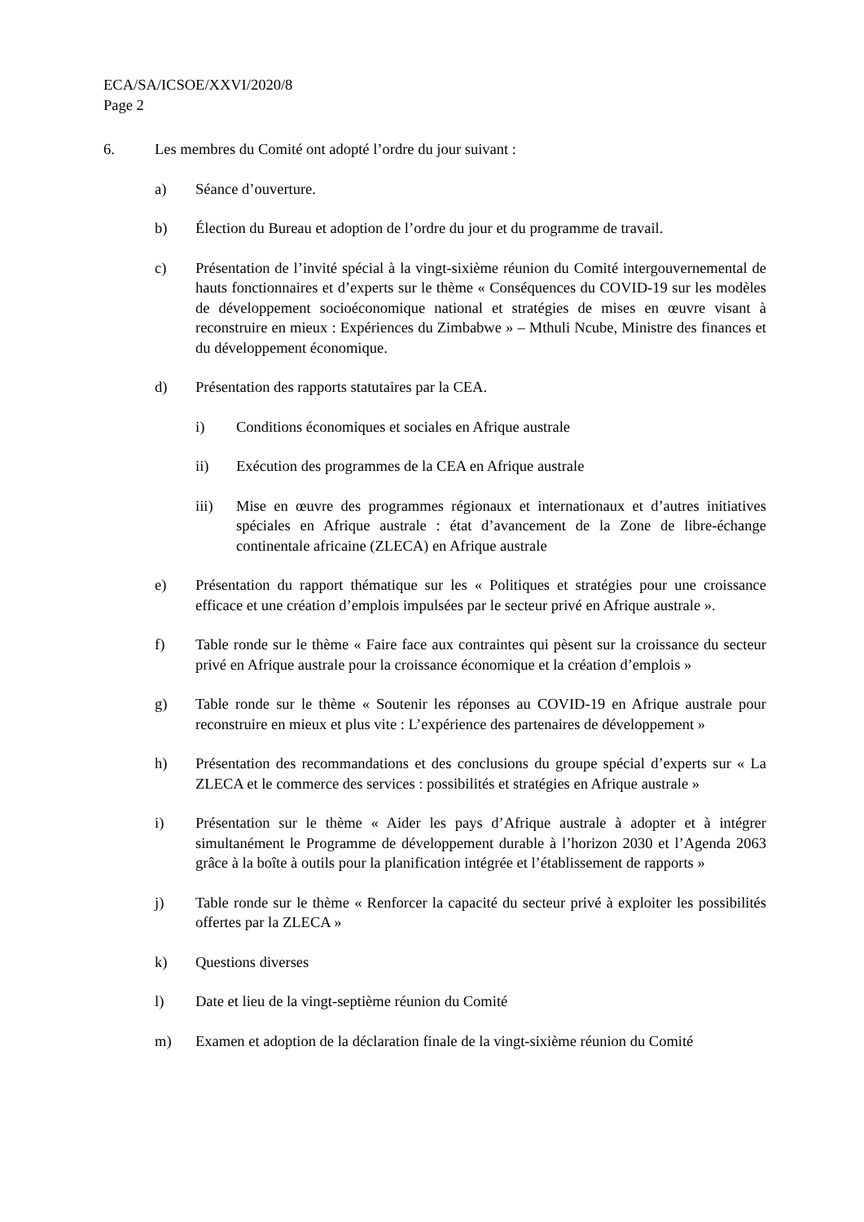ECA/SA/ICSOE/XXVI/2020/8
Page 2
6. Les membres du Comité ont adopté l’ordre du jour suivant :
a) Séance d’ouverture.
b) Élection du Bureau et adoption de l’ordre du jour et du programme de travail.
c) Présentation de l’invité spécial à la vingt-sixième réunion du Comité intergouvernemental de hauts fonctionnaires et d’experts sur le thème « Conséquences du COVID-19 sur les modèles de développement socioéconomique national et stratégies de mises en œuvre visant à reconstruire en mieux : Expériences du Zimbabwe » – Mthuli Ncube, Ministre des finances et du développement économique.
d) Présentation des rapports statutaires par la CEA.
i) Conditions économiques et sociales en Afrique australe
ii) Exécution des programmes de la CEA en Afrique australe
iii) Mise en œuvre des programmes régionaux et internationaux et d’autres initiatives spéciales en Afrique australe : état d’avancement de la Zone de libre-échange continentale africaine (ZLECA) en Afrique australe
e) Présentation du rapport thématique sur les « Politiques et stratégies pour une croissance efficace et une création d’emplois impulsées par le secteur privé en Afrique australe ».
f) Table ronde sur le thème « Faire face aux contraintes qui pèsent sur la croissance du secteur privé en Afrique australe pour la croissance économique et la création d’emplois »
g) Table ronde sur le thème « Soutenir les réponses au COVID-19 en Afrique australe pour reconstruire en mieux et plus vite : L’expérience des partenaires de développement »
h) Présentation des recommandations et des conclusions du groupe spécial d’experts sur « La ZLECA et le commerce des services : possibilités et stratégies en Afrique australe »
i) Présentation sur le thème « Aider les pays d’Afrique australe à adopter et à intégrer simultanément le Programme de développement durable à l’horizon 2030 et l’Agenda 2063 grâce à la boîte à outils pour la planification intégrée et l’établissement de rapports »
j) Table ronde sur le thème « Renforcer la capacité du secteur privé à exploiter les possibilités offertes par la ZLECA »
k) Questions diverses
l) Date et lieu de la vingt-septième réunion du Comité
m) Examen et adoption de la déclaration finale de la vingt-sixième réunion du Comité